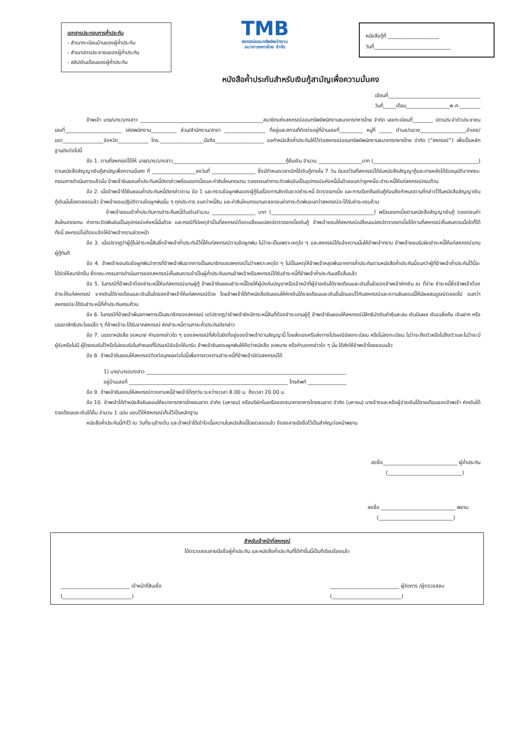เอกสารประกอบการค้ำประกัน
- สำเนาทะเบียนบ้านของผู้ค้ำประกัน
- สำเนาบัตรประชาชนของผู้ค้ำประกัน
- สลิปเงินเดือนของผู้ค้ำประกัน
TMB
สหกรณ์ออมทรัพย์พนักงาน
ธนาคารทหารไทย จำกัด
หนังสือกู้ที่ ____________________
วันที่______________________________
หนังสือค้ำประกันสำหรับเงินกู้สามัญเพื่อความมั่นคง
เขียนที่____________________________________
วันที่_____เดือน_________________พ.ศ.________
ข้าพเจ้า นาย/นาง/นางสาว ________________________________________________สมาชิกแห่งสหกรณ์ออมทรัพย์พนักงานธนาคารทหารไทย จำกัด เลขทะเบียนที่________ บัตรประจำตัวประชาชนเลขที่______________________ รหัสพนักงาน__________ ส่วน/สำนักงาน/สาขา ________________ ที่อยู่และสถานที่ติดต่ออยู่ที่บ้านเลขที่_________ หมู่ที่ _____ ตำบล/แขวง__________________อำเภอ/เขต________________จังหวัด____________ โทร._________________มือถือ___________________ ขอทำหนังสือค้ำประกันให้ไว้ต่อสหกรณ์ออมทรัพย์พนักงานธนาคารทหารไทย จำกัด (“สหกรณ์”) เพื่อเป็นหลักฐานดังต่อไปนี้
ข้อ 1. ตามที่สหกรณ์ได้ให้ นาย/นาง/นางสาว____________________________________________กู้ยืมเงิน จำนวน _________________บาท (_________________________________________) ตามหนังสือสัญญาเงินกู้สามัญเพื่อความมั่นคง ที่ _________________ลงวันที่ _________________ ซึ่งมีกำหนดเวลาเบิกใช้เงินกู้ภายใน 7 วัน นับแต่วันที่สหกรณ์ได้รับหนังสือสัญญากู้และภายหลังได้รับอนุมัติจากคณะกรรมการดำเนินการแล้วนั้น ข้าพเจ้ายินยอมค้ำประกันหนี้ดังกล่าวพร้อมดอกเบี้ยและค่าสินไหมทดแทน ตลอดจนค่าภาระติดพันอันเป็นอุปกรณ์แห่งหนี้นั้นด้วยจนกว่าลูกหนี้จะชำระหนี้ให้แก่สหกรณ์ครบถ้วน
ข้อ 2. เมื่อข้าพเจ้าได้ยินยอมค้ำประกันหนี้ดังกล่าวตาม ข้อ 1 และทราบข้อผูกพันของผู้กู้ในเรื่องการส่งเงินงวดชำระหนี้ อัตราดอกเบี้ย และการเรียกคืนเงินกู้ก่อนถึงกำหนดตามที่กล่าวไว้ในหนังสือสัญญาเงินกู้เงินนั้นโดยตลอดแล้ว ข้าพเจ้ายอมปฏิบัติตามข้อผูกพันนั้น ๆ ทุกประการ จนกว่าหนี้สิน และค่าสินไหมทดแทนตลอดจนค่าภาระติดพันจนกว่าสหกรณ์จะได้รับชำระครบถ้วน
ข้าพเจ้ายอมเข้าค้ำประกันการชำระคืนหนี้ต้นเงินจำนวน _________________ บาท (________________________________________) พร้อมดอกเบี้ยตามหนังสือสัญญาเงินกู้ ตลอดจนค่าสินไหมทดแทน ค่าภาระติดพันอันเป็นอุปกรณ์แห่งหนี้นั้นด้วย และกรณีที่มีเหตุจำเป็นที่สหกรณ์ต้องเปลี่ยนแปลงอัตราดอกเบี้ยเงินกู้ ข้าพเจ้ายอมให้สหกรณ์เปลี่ยนแปลงอัตราดอกเบี้ยได้ตามที่สหกรณ์เห็นสมควรเมื่อใดก็ได้ ทั้งนี้ สหกรณ์ไม่ต้องแจ้งให้ข้าพเจ้าทราบล่วงหน้า
ข้อ 3. เมื่อปรากฏว่าผู้กู้ไม่ชำระหนี้สินซึ่งข้าพเจ้าค้ำประกันไว้นี้ให้แก่สหกรณ์ตามข้อผูกพัน ไม่ว่าจะเป็นเพราะเหตุใด ๆ และสหกรณ์ได้แจ้งความนั้นให้ข้าพเจ้าทราบ ข้าพเจ้ายอมรับผิดชำระหนี้ให้แก่สหกรณ์แทนผู้กู้ทันที
ข้อ 4. ข้าพเจ้ายอมรับข้อผูกพันว่าการที่ข้าพเจ้าพ้นจากการเป็นสมาชิกของสหกรณ์ไม่ว่าเพราะเหตุใด ๆ ไม่เป็นเหตุให้ข้าพเจ้าหลุดพ้นจากการค้ำประกันตามหนังสือค้ำประกันนี้จนกว่าผู้ที่ข้าพเจ้าค้ำประกันไว้นี้จะได้จัดให้สมาชิกอื่น ซึ่งคณะกรรมการดำเนินการของสหกรณ์เห็นสมควรเข้าเป็นผู้ค้ำประกันแทนข้าพเจ้าหรือสหกรณ์ได้รับชำระหนี้ที่ข้าพเจ้าค้ำประกันเสร็จสิ้นแล้ว
ข้อ 5. ในกรณีที่ข้าพเจ้าต้องชำระหนี้ให้แก่สหกรณ์แทนผู้กู้ ข้าพเจ้ายินยอมชำระหนี้โดยให้ผู้บังคับบัญชาหรือเจ้าหน้าที่ผู้จ่ายเงินได้รายเดือนและเงินอื่นใดของข้าพเจ้าหักเงิน ณ ที่จ่าย ชำระหนี้ซึ่งข้าพเจ้าต้องชำระให้แก่สหกรณ์ จากเงินได้รายเดือนและเงินอื่นใดของข้าพเจ้าให้แก่สหกรณ์ด้วย โดยข้าพเจ้าได้ทำหนังสือยินยอมให้หักเงินได้รายเดือนและเงินอื่นใดมอบไว้กับสหกรณ์และความยินยอมนี้ให้มีผลสมบูรณ์ตลอดไป จนกว่าสหกรณ์จะได้รับชำระหนี้ที่ค้ำประกันครบถ้วน
ข้อ 6. ในกรณีที่ข้าพเจ้าพ้นสภาพการเป็นสมาชิกของสหกรณ์ แต่ปรากฏว่าข้าพเจ้ายังมีภาระหนี้สินที่ต้องชำระแทนผู้กู้ ข้าพเจ้ายินยอมให้สหกรณ์มีสิทธินำเงินค่าหุ้นสะสม เงินปันผล เงินเฉลี่ยคืน เงินฝาก หรือบรรดาสิทธิประโยชน์ใด ๆ ที่ข้าพเจ้าจะได้รับจากสหกรณ์ หักชำระหนี้ตามภาระค้ำประกันดังกล่าว
ข้อ 7. บรรดาหนังสือ จดหมาย คำบอกกล่าวใด ๆ ของสหกรณ์ที่ส่งไปยังที่อยู่ของข้าพเจ้าตามสัญญานี้ โดยส่งเองหรือส่งทางไปรษณีย์ลงทะเบียน หรือไม่ลงทะเบียน ไม่ว่าจะถึงตัวหรือไม่ถึงตัวและไม่ว่าจะมีผู้รับหรือไม่มี ผู้ใดยอมรับไว้หรือไม่ยอมรับในกำหนดที่ไปรษณีย์แจ้งให้มารับ ข้าพเจ้ายินยอมผูกพันให้ถือว่าหนังสือ จดหมาย หรือคำบอกกล่าวใด ๆ นั้น ได้ส่งให้ข้าพเจ้าโดยชอบแล้ว
ข้อ 8. ข้าพเจ้ายินยอมให้สหกรณ์ติดต่อบุคคลต่อไปนี้เพื่อการทวงถามชำระหนี้ที่ข้าพเจ้ามีต่อสหกรณ์ได้
1) นาย/นาง/นางสาว ______________________________________________________________________________
อยู่บ้านเลขที่ ______________________________________________________________ โทรศัพท์ _______________
ข้อ 9. ข้าพเจ้ายินยอมให้สหกรณ์ทวงถามหนี้ข้าพเจ้าได้ทุกวัน ระหว่างเวลา 8.00 น. ถึงเวลา 20.00 น.
ข้อ 10. ข้าพเจ้าได้ทำหนังสือยินยอมให้ธนาคารทหารไทยธนชาต จำกัด (มหาชน) หรือบริษัทในเครือของธนาคารทหารไทยธนชาต จำกัด (มหาชน) นายจ้างและหรือผู้จ่ายเงินได้รายเดือนของข้าพเจ้า หักเงินได้รายเดือนและเงินได้อื่น จำนวน 1 ฉบับ มอบไว้ให้สหกรณ์เก็บไว้เป็นหลักฐาน
หนังสือค้ำประกันนี้ทำไว้ ณ วันที่ระบุข้างต้น และข้าพเจ้าได้เข้าใจเนื้อความในหนังสือนี้โดยตลอดแล้ว จึงลงลายมือชื่อไว้เป็นสำคัญต่อหน้าพยาน
ลงชื่อ_____________________________ ผู้ค้ำประกัน
(_____________________________)
ลงชื่อ _____________________________ พยาน
(_____________________________)
สำหรับเจ้าหน้าที่สหกรณ์
ได้ตรวจสอบลายมือชื่อผู้ค้ำประกัน และหนังสือค้ำประกันที่ได้ทำขึ้นนี้เป็นที่เรียบร้อยแล้ว
___________________________ เจ้าหน้าที่สินเชื่อ
(___________________________)
___________________________ ผู้จัดการ /ผู้ตรวจสอบ
(___________________________)